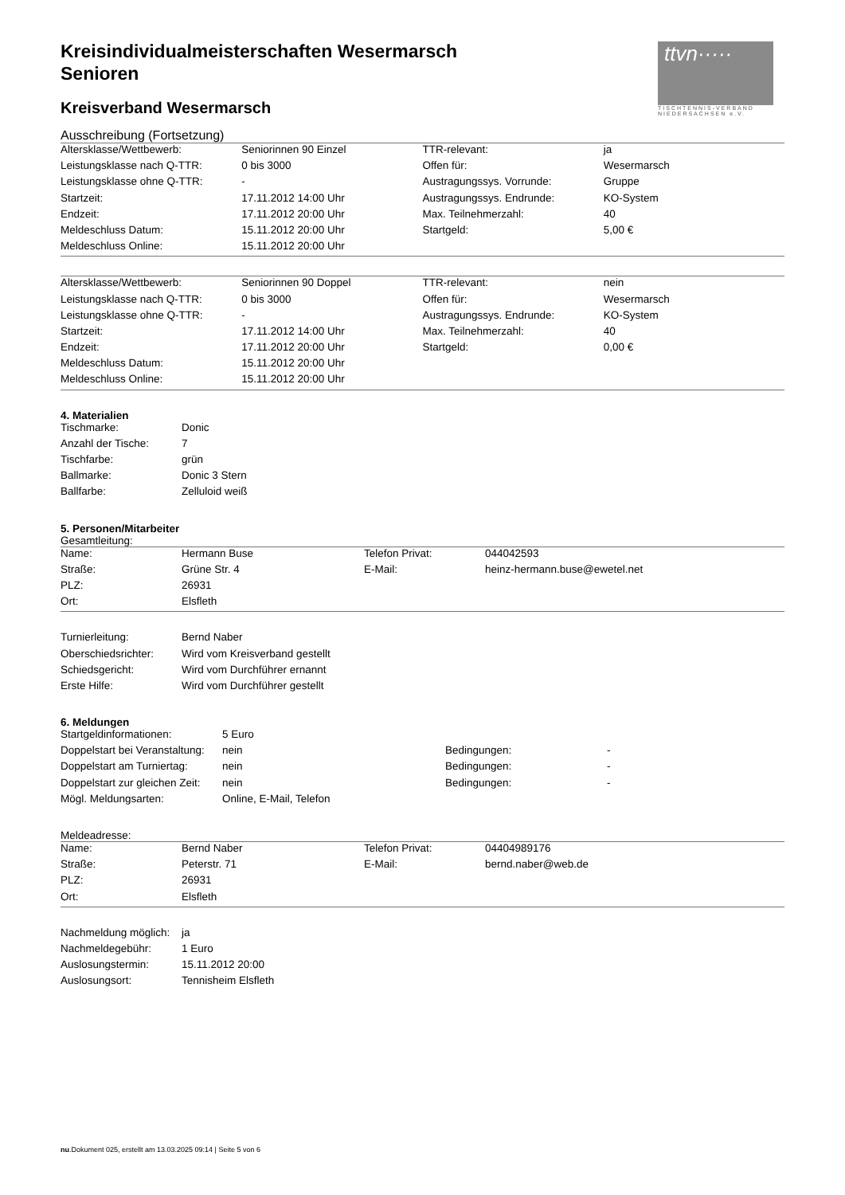ttvn·····
TISCHTENNIS-VERBAND NIEDERSACHSEN e.V.
Kreisindividualmeisterschaften Wesermarsch
Senioren
Kreisverband Wesermarsch
Ausschreibung (Fortsetzung)
| Altersklasse/Wettbewerb: | Seniorinnen 90 Einzel | TTR-relevant: | ja |
| Leistungsklasse nach Q-TTR: | 0 bis 3000 | Offen für: | Wesermarsch |
| Leistungsklasse ohne Q-TTR: | - | Austragungssys. Vorrunde: | Gruppe |
| Startzeit: | 17.11.2012 14:00 Uhr | Austragungssys. Endrunde: | KO-System |
| Endzeit: | 17.11.2012 20:00 Uhr | Max. Teilnehmerzahl: | 40 |
| Meldeschluss Datum: | 15.11.2012 20:00 Uhr | Startgeld: | 5,00 € |
| Meldeschluss Online: | 15.11.2012 20:00 Uhr | | |
| Altersklasse/Wettbewerb: | Seniorinnen 90 Doppel | TTR-relevant: | nein |
| Leistungsklasse nach Q-TTR: | 0 bis 3000 | Offen für: | Wesermarsch |
| Leistungsklasse ohne Q-TTR: | - | Austragungssys. Endrunde: | KO-System |
| Startzeit: | 17.11.2012 14:00 Uhr | Max. Teilnehmerzahl: | 40 |
| Endzeit: | 17.11.2012 20:00 Uhr | Startgeld: | 0,00 € |
| Meldeschluss Datum: | 15.11.2012 20:00 Uhr | | |
| Meldeschluss Online: | 15.11.2012 20:00 Uhr | | |
4. Materialien
| Tischmarke: | Donic |
| Anzahl der Tische: | 7 |
| Tischfarbe: | grün |
| Ballmarke: | Donic 3 Stern |
| Ballfarbe: | Zelluloid weiß |
5. Personen/Mitarbeiter
Gesamtleitung:
| Name: | Hermann Buse | Telefon Privat: | 044042593 |
| Straße: | Grüne Str. 4 | E-Mail: | heinz-hermann.buse@ewetel.net |
| PLZ: | 26931 | | |
| Ort: | Elsfleth | | |
| Turnierleitung: | Bernd Naber |
| Oberschiedsrichter: | Wird vom Kreisverband gestellt |
| Schiedsgericht: | Wird vom Durchführer ernannt |
| Erste Hilfe: | Wird vom Durchführer gestellt |
6. Meldungen
| Startgeldinformationen: | 5 Euro | | |
| Doppelstart bei Veranstaltung: | nein | Bedingungen: | - |
| Doppelstart am Turniertag: | nein | Bedingungen: | - |
| Doppelstart zur gleichen Zeit: | nein | Bedingungen: | - |
| Mögl. Meldungsarten: | Online, E-Mail, Telefon | | |
Meldeadresse:
| Name: | Bernd Naber | Telefon Privat: | 04404989176 |
| Straße: | Peterstr. 71 | E-Mail: | bernd.naber@web.de |
| PLZ: | 26931 | | |
| Ort: | Elsfleth | | |
| Nachmeldung möglich: | ja |
| Nachmeldegebühr: | 1 Euro |
| Auslosungstermin: | 15.11.2012 20:00 |
| Auslosungsort: | Tennisheim Elsfleth |
nu.Dokument 025, erstellt am 13.03.2025 09:14 | Seite 5 von 6